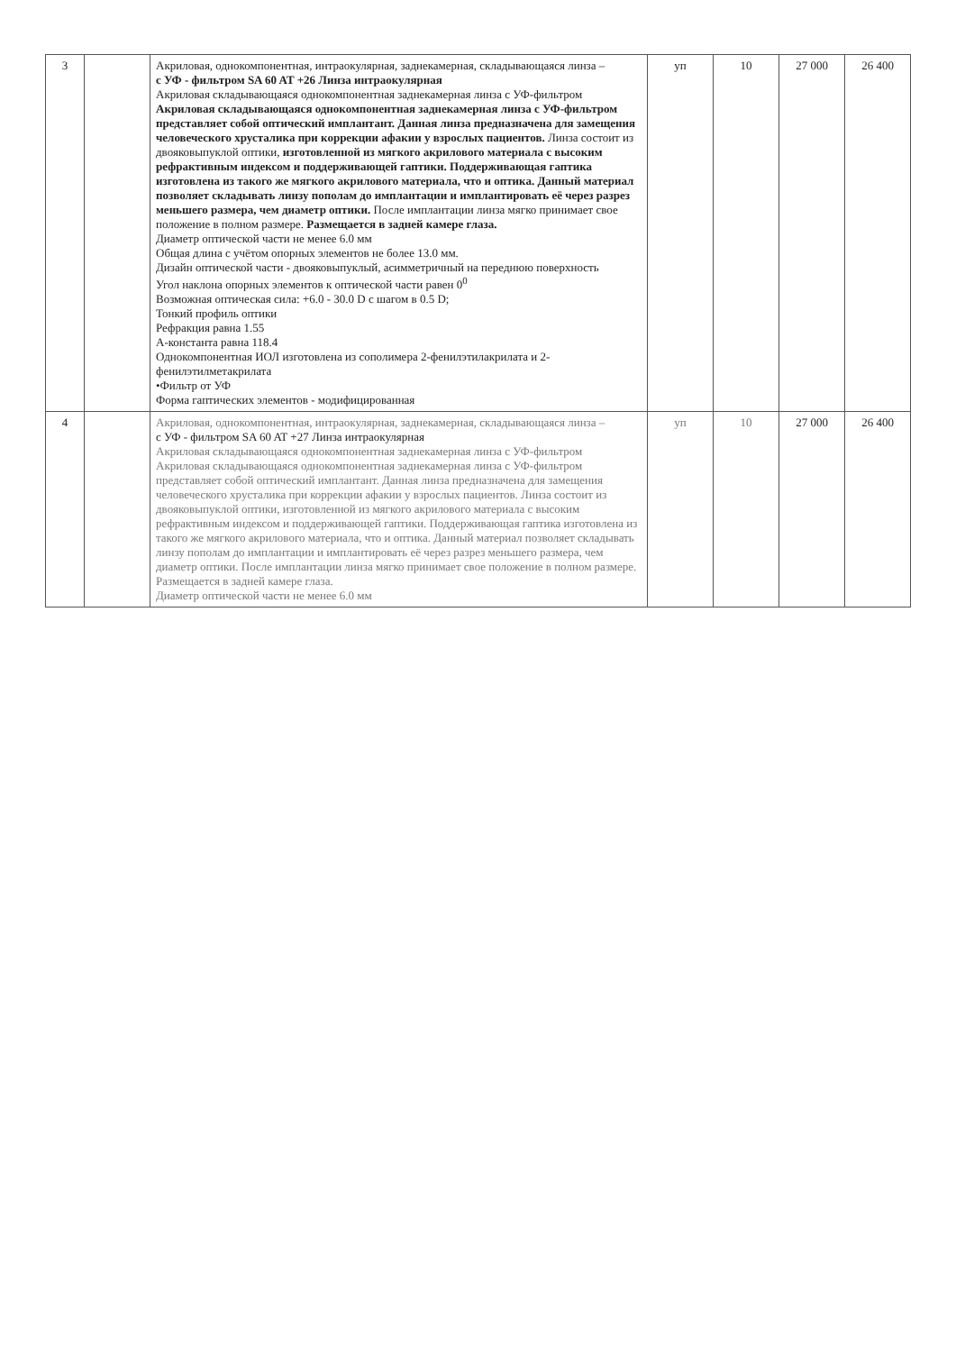| 3 | | Акриловая, однокомпонентная, интраокулярная, заднекамерная, складывающаяся линза – с УФ - фильтром SA 60 AT +26 Линза интраокулярная Акриловая складывающаяся однокомпонентная заднекамерная линза с УФ-фильтром Акриловая складывающаяся однокомпонентная заднекамерная линза с УФ-фильтром представляет собой оптический имплантант. Данная линза предназначена для замещения человеческого хрусталика при коррекции афакии у взрослых пациентов. Линза состоит из двояковыпуклой оптики, изготовленной из мягкого акрилового материала с высоким рефрактивным индексом и поддерживающей гаптики. Поддерживающая гаптика изготовлена из такого же мягкого акрилового материала, что и оптика. Данный материал позволяет складывать линзу пополам до имплантации и имплантировать её через разрез меньшего размера, чем диаметр оптики. После имплантации линза мягко принимает свое положение в полном размере. Размещается в задней камере глаза. Диаметр оптической части не менее 6.0 мм Общая длина с учётом опорных элементов не более 13.0 мм. Дизайн оптической части - двояковыпуклый, асимметричный на переднюю поверхность Угол наклона опорных элементов к оптической части равен 0<sup>0</sup> Возможная оптическая сила: +6.0 - 30.0 D с шагом в 0.5 D; Тонкий профиль оптики Рефракция равна 1.55 А-константа равна 118.4 Однокомпонентная ИОЛ изготовлена из сополимера 2-фенилэтилакрилата и 2-фенилэтилметакрилата •Фильтр от УФ Форма гаптических элементов - модифицированная | уп | 10 | 27 000 | 26 400 |
| 4 | | Акриловая, однокомпонентная, интраокулярная, заднекамерная, складывающаяся линза – с УФ - фильтром SA 60 AT +27 Линза интраокулярная Акриловая складывающаяся однокомпонентная заднекамерная линза с УФ-фильтром Акриловая складывающаяся однокомпонентная заднекамерная линза с УФ-фильтром представляет собой оптический имплантант. Данная линза предназначена для замещения человеческого хрусталика при коррекции афакии у взрослых пациентов. Линза состоит из двояковыпуклой оптики, изготовленной из мягкого акрилового материала с высоким рефрактивным индексом и поддерживающей гаптики. Поддерживающая гаптика изготовлена из такого же мягкого акрилового материала, что и оптика. Данный материал позволяет складывать линзу пополам до имплантации и имплантировать её через разрез меньшего размера, чем диаметр оптики. После имплантации линза мягко принимает свое положение в полном размере. Размещается в задней камере глаза. Диаметр оптической части не менее 6.0 мм | уп | 10 | 27 000 | 26 400 |